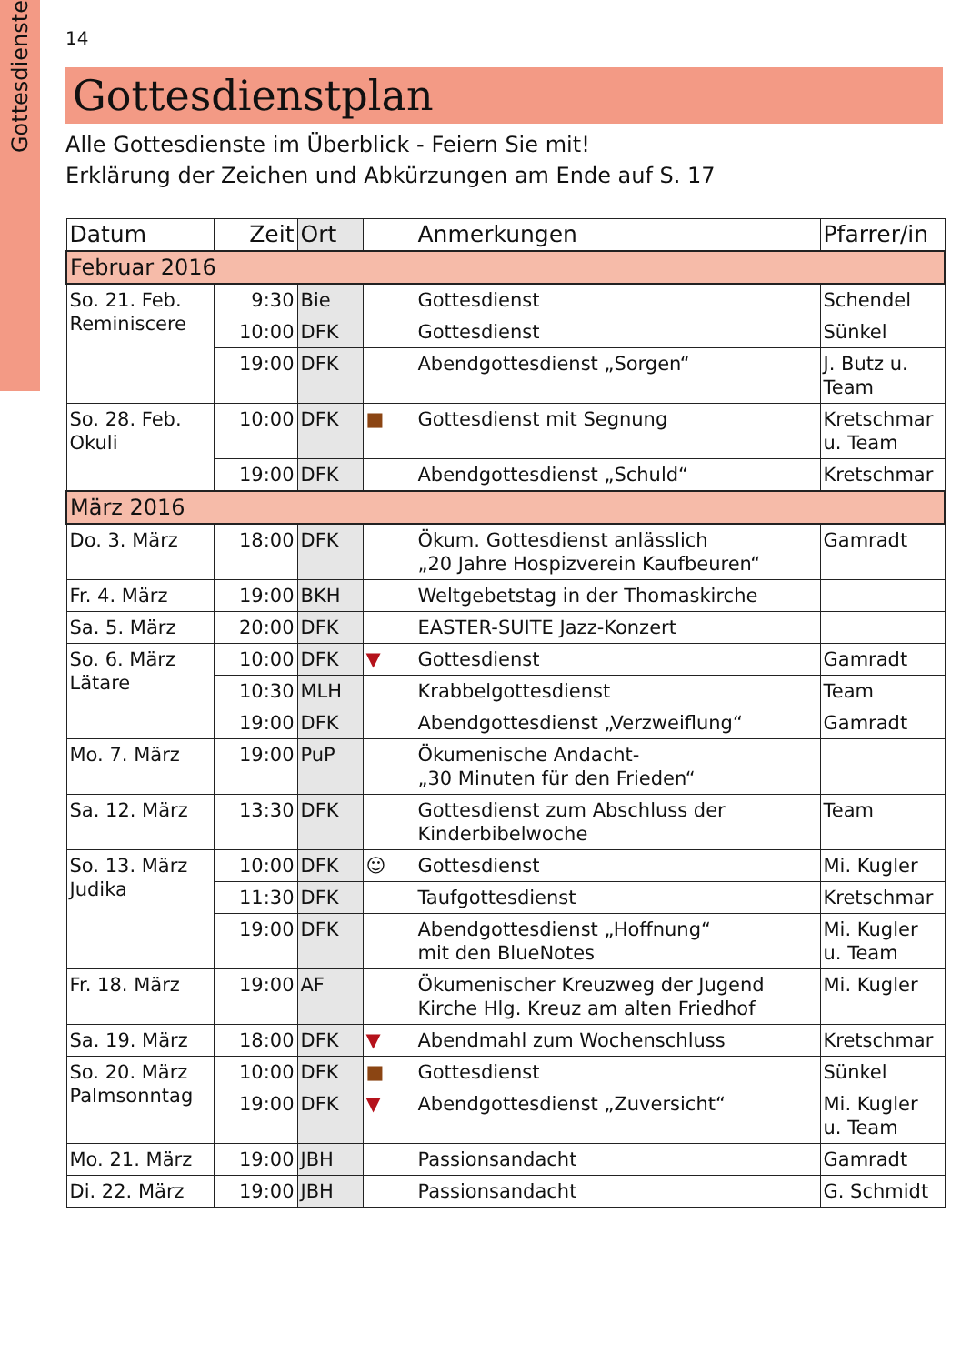Gottesdienste
14
Gottesdienstplan
Alle Gottesdienste im Überblick - Feiern Sie mit!
Erklärung der Zeichen und Abkürzungen am Ende auf S. 17
| Datum | Zeit | Ort | | Anmerkungen | Pfarrer/in |
| --- | --- | --- | --- | --- | --- |
| Februar 2016 | | | | | |
| So. 21. Feb. Reminiscere | 9:30 | Bie | | Gottesdienst | Schendel |
| | 10:00 | DFK | | Gottesdienst | Sünkel |
| | 19:00 | DFK | | Abendgottesdienst „Sorgen“ | J. Butz u. Team |
| So. 28. Feb. Okuli | 10:00 | DFK | ■ | Gottesdienst mit Segnung | Kretschmar u. Team |
| | 19:00 | DFK | | Abendgottesdienst „Schuld“ | Kretschmar |
| März 2016 | | | | | |
| Do. 3. März | 18:00 | DFK | | Ökum. Gottesdienst anlässlich „20 Jahre Hospizverein Kaufbeuren“ | Gamradt |
| Fr. 4. März | 19:00 | BKH | | Weltgebetstag in der Thomaskirche | |
| Sa. 5. März | 20:00 | DFK | | EASTER-SUITE Jazz-Konzert | |
| So. 6. März Lätare | 10:00 | DFK | ▼ | Gottesdienst | Gamradt |
| | 10:30 | MLH | | Krabbelgottesdienst | Team |
| | 19:00 | DFK | | Abendgottesdienst „Verzweiflung“ | Gamradt |
| Mo. 7. März | 19:00 | PuP | | Ökumenische Andacht- „30 Minuten für den Frieden“ | |
| Sa. 12. März | 13:30 | DFK | | Gottesdienst zum Abschluss der Kinderbibelwoche | Team |
| So. 13. März Judika | 10:00 | DFK | ☺ | Gottesdienst | Mi. Kugler |
| | 11:30 | DFK | | Taufgottesdienst | Kretschmar |
| | 19:00 | DFK | | Abendgottesdienst „Hoffnung“ mit den BlueNotes | Mi. Kugler u. Team |
| Fr. 18. März | 19:00 | AF | | Ökumenischer Kreuzweg der Jugend Kirche Hlg. Kreuz am alten Friedhof | Mi. Kugler |
| Sa. 19. März | 18:00 | DFK | ▼ | Abendmahl zum Wochenschluss | Kretschmar |
| So. 20. März Palmsonntag | 10:00 | DFK | ■ | Gottesdienst | Sünkel |
| | 19:00 | DFK | ▼ | Abendgottesdienst „Zuversicht“ | Mi. Kugler u. Team |
| Mo. 21. März | 19:00 | JBH | | Passionsandacht | Gamradt |
| Di. 22. März | 19:00 | JBH | | Passionsandacht | G. Schmidt |